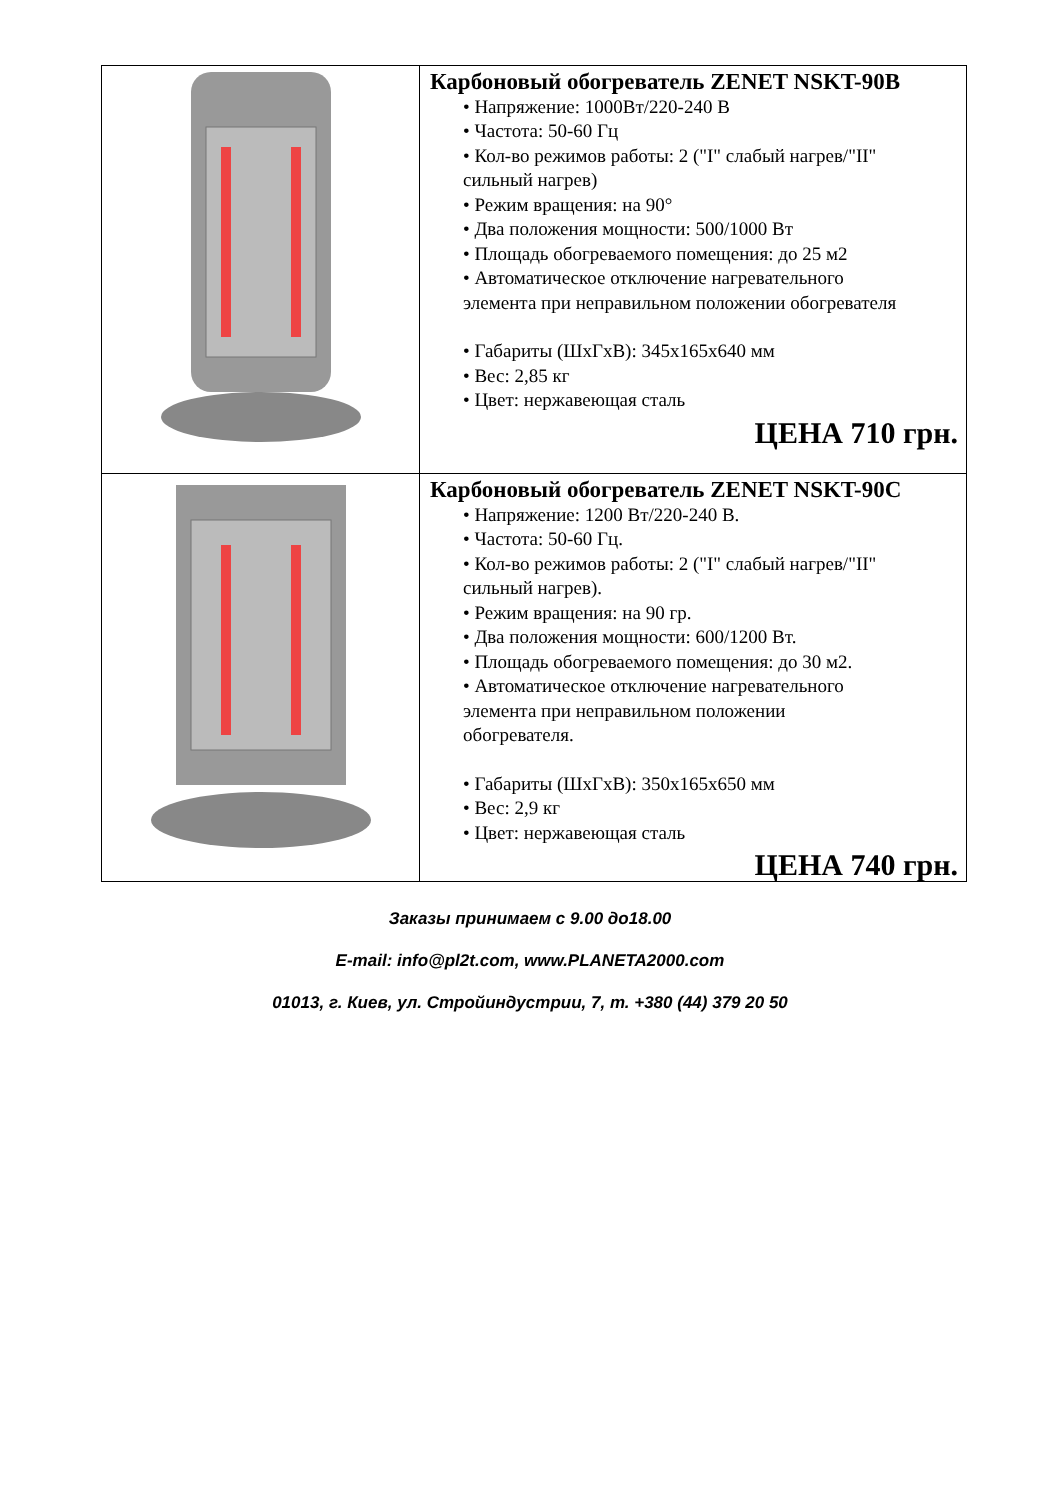| | Карбоновый обогреватель ZENET NSKT-90B • Напряжение: 1000Вт/220-240 В • Частота: 50-60 Гц • Кол-во режимов работы: 2 ("I" слабый нагрев/"II" сильный нагрев) • Режим вращения: на 90° • Два положения мощности: 500/1000 Вт • Площадь обогреваемого помещения: до 25 м2 • Автоматическое отключение нагревательного элемента при неправильном положении обогревателя • Габариты (ШхГхВ): 345х165х640 мм • Вес: 2,85 кг • Цвет: нержавеющая сталь ЦЕНА 710 грн. |
| | Карбоновый обогреватель ZENET NSKT-90C • Напряжение: 1200 Вт/220-240 В. • Частота: 50-60 Гц. • Кол-во режимов работы: 2 ("I" слабый нагрев/"II" сильный нагрев). • Режим вращения: на 90 гр. • Два положения мощности: 600/1200 Вт. • Площадь обогреваемого помещения: до 30 м2. • Автоматическое отключение нагревательного элемента при неправильном положении обогревателя. • Габариты (ШхГхВ): 350х165х650 мм • Вес: 2,9 кг • Цвет: нержавеющая сталь ЦЕНА 740 грн. |
Заказы принимаем с 9.00 до18.00
E-mail: info@pl2t.com, www.PLANETA2000.com
01013, г. Киев, ул. Стройиндустрии, 7, т. +380 (44) 379 20 50